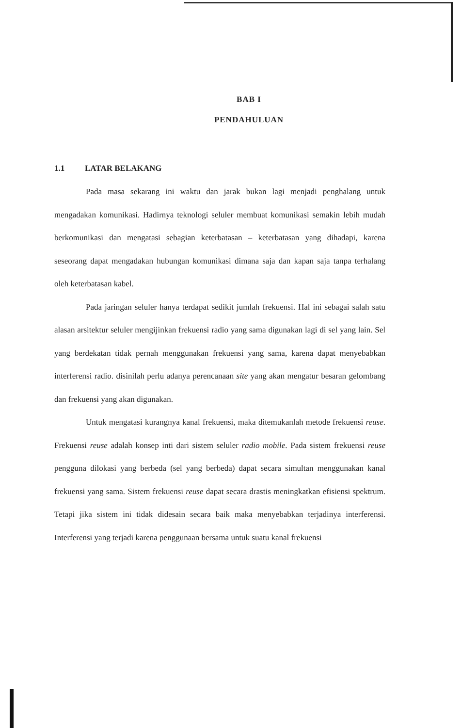BAB I
PENDAHULUAN
1.1 LATAR BELAKANG
Pada masa sekarang ini waktu dan jarak bukan lagi menjadi penghalang untuk mengadakan komunikasi. Hadirnya teknologi seluler membuat komunikasi semakin lebih mudah berkomunikasi dan mengatasi sebagian keterbatasan – keterbatasan yang dihadapi, karena seseorang dapat mengadakan hubungan komunikasi dimana saja dan kapan saja tanpa terhalang oleh keterbatasan kabel.
Pada jaringan seluler hanya terdapat sedikit jumlah frekuensi. Hal ini sebagai salah satu alasan arsitektur seluler mengijinkan frekuensi radio yang sama digunakan lagi di sel yang lain. Sel yang berdekatan tidak pernah menggunakan frekuensi yang sama, karena dapat menyebabkan interferensi radio. disinilah perlu adanya perencanaan site yang akan mengatur besaran gelombang dan frekuensi yang akan digunakan.
Untuk mengatasi kurangnya kanal frekuensi, maka ditemukanlah metode frekuensi reuse. Frekuensi reuse adalah konsep inti dari sistem seluler radio mobile. Pada sistem frekuensi reuse pengguna dilokasi yang berbeda (sel yang berbeda) dapat secara simultan menggunakan kanal frekuensi yang sama. Sistem frekuensi reuse dapat secara drastis meningkatkan efisiensi spektrum. Tetapi jika sistem ini tidak didesain secara baik maka menyebabkan terjadinya interferensi. Interferensi yang terjadi karena penggunaan bersama untuk suatu kanal frekuensi